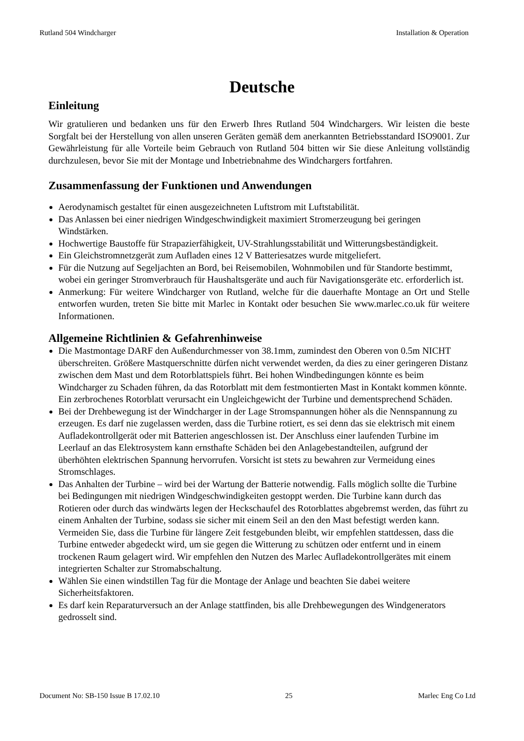Rutland 504 Windcharger Installation & Operation
Deutsche
Einleitung
Wir gratulieren und bedanken uns für den Erwerb Ihres Rutland 504 Windchargers. Wir leisten die beste Sorgfalt bei der Herstellung von allen unseren Geräten gemäß dem anerkannten Betriebsstandard ISO9001. Zur Gewährleistung für alle Vorteile beim Gebrauch von Rutland 504 bitten wir Sie diese Anleitung vollständig durchzulesen, bevor Sie mit der Montage und Inbetriebnahme des Windchargers fortfahren.
Zusammenfassung der Funktionen und Anwendungen
Aerodynamisch gestaltet für einen ausgezeichneten Luftstrom mit Luftstabilität.
Das Anlassen bei einer niedrigen Windgeschwindigkeit maximiert Stromerzeugung bei geringen Windstärken.
Hochwertige Baustoffe für Strapazierfähigkeit, UV-Strahlungsstabilität und Witterungsbeständigkeit.
Ein Gleichstromnetzgerät zum Aufladen eines 12 V Batteriesatzes wurde mitgeliefert.
Für die Nutzung auf Segeljachten an Bord, bei Reisemobilen, Wohnmobilen und für Standorte bestimmt, wobei ein geringer Stromverbrauch für Haushaltsgeräte und auch für Navigationsgeräte etc. erforderlich ist.
Anmerkung: Für weitere Windcharger von Rutland, welche für die dauerhafte Montage an Ort und Stelle entworfen wurden, treten Sie bitte mit Marlec in Kontakt oder besuchen Sie www.marlec.co.uk für weitere Informationen.
Allgemeine Richtlinien & Gefahrenhinweise
Die Mastmontage DARF den Außendurchmesser von 38.1mm, zumindest den Oberen von 0.5m NICHT überschreiten. Größere Mastquerschnitte dürfen nicht verwendet werden, da dies zu einer geringeren Distanz zwischen dem Mast und dem Rotorblattspiels führt. Bei hohen Windbedingungen könnte es beim Windcharger zu Schaden führen, da das Rotorblatt mit dem festmontierten Mast in Kontakt kommen könnte. Ein zerbrochenes Rotorblatt verursacht ein Ungleichgewicht der Turbine und dementsprechend Schäden.
Bei der Drehbewegung ist der Windcharger in der Lage Stromspannungen höher als die Nennspannung zu erzeugen. Es darf nie zugelassen werden, dass die Turbine rotiert, es sei denn das sie elektrisch mit einem Aufladekontrollgerät oder mit Batterien angeschlossen ist. Der Anschluss einer laufenden Turbine im Leerlauf an das Elektrosystem kann ernsthafte Schäden bei den Anlagebestandteilen, aufgrund der überhöhten elektrischen Spannung hervorrufen. Vorsicht ist stets zu bewahren zur Vermeidung eines Stromschlages.
Das Anhalten der Turbine – wird bei der Wartung der Batterie notwendig. Falls möglich sollte die Turbine bei Bedingungen mit niedrigen Windgeschwindigkeiten gestoppt werden. Die Turbine kann durch das Rotieren oder durch das windwärts legen der Heckschaufel des Rotorblattes abgebremst werden, das führt zu einem Anhalten der Turbine, sodass sie sicher mit einem Seil an den den Mast befestigt werden kann. Vermeiden Sie, dass die Turbine für längere Zeit festgebunden bleibt, wir empfehlen stattdessen, dass die Turbine entweder abgedeckt wird, um sie gegen die Witterung zu schützen oder entfernt und in einem trockenen Raum gelagert wird. Wir empfehlen den Nutzen des Marlec Aufladekontrollgerätes mit einem integrierten Schalter zur Stromabschaltung.
Wählen Sie einen windstillen Tag für die Montage der Anlage und beachten Sie dabei weitere Sicherheitsfaktoren.
Es darf kein Reparaturversuch an der Anlage stattfinden, bis alle Drehbewegungen des Windgenerators gedrosselt sind.
Document No: SB-150 Issue B 17.02.10 25 Marlec Eng Co Ltd